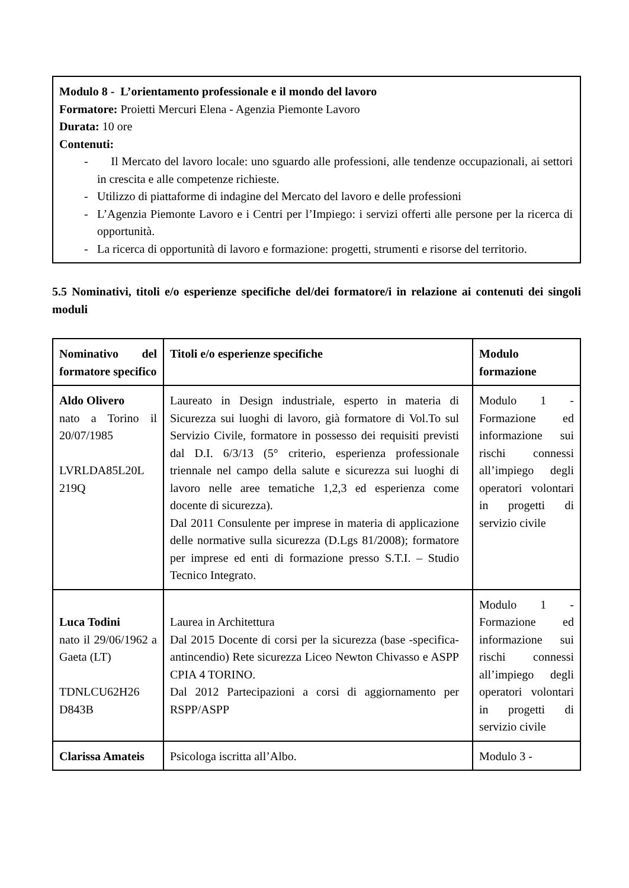Modulo 8 - L’orientamento professionale e il mondo del lavoro
Formatore: Proietti Mercuri Elena - Agenzia Piemonte Lavoro
Durata: 10 ore
Contenuti:
- Il Mercato del lavoro locale: uno sguardo alle professioni, alle tendenze occupazionali, ai settori in crescita e alle competenze richieste.
- Utilizzo di piattaforme di indagine del Mercato del lavoro e delle professioni
- L’Agenzia Piemonte Lavoro e i Centri per l’Impiego: i servizi offerti alle persone per la ricerca di opportunità.
- La ricerca di opportunità di lavoro e formazione: progetti, strumenti e risorse del territorio.
5.5 Nominativi, titoli e/o esperienze specifiche del/dei formatore/i in relazione ai contenuti dei singoli moduli
| Nominativo del formatore specifico | Titoli e/o esperienze specifiche | Modulo formazione |
| Aldo Olivero nato a Torino il 20/07/1985 LVRLDA85L20L 219Q | Laureato in Design industriale, esperto in materia di Sicurezza sui luoghi di lavoro, già formatore di Vol.To sul Servizio Civile, formatore in possesso dei requisiti previsti dal D.I. 6/3/13 (5° criterio, esperienza professionale triennale nel campo della salute e sicurezza sui luoghi di lavoro nelle aree tematiche 1,2,3 ed esperienza come docente di sicurezza). Dal 2011 Consulente per imprese in materia di applicazione delle normative sulla sicurezza (D.Lgs 81/2008); formatore per imprese ed enti di formazione presso S.T.I. – Studio Tecnico Integrato. | Modulo 1 - Formazione ed informazione sui rischi connessi all’impiego degli operatori volontari in progetti di servizio civile |
| Luca Todini nato il 29/06/1962 a Gaeta (LT) TDNLCU62H26 D843B | Laurea in Architettura Dal 2015 Docente di corsi per la sicurezza (base -specifica-antincendio) Rete sicurezza Liceo Newton Chivasso e ASPP CPIA 4 TORINO. Dal 2012 Partecipazioni a corsi di aggiornamento per RSPP/ASPP | Modulo 1 - Formazione ed informazione sui rischi connessi all’impiego degli operatori volontari in progetti di servizio civile |
| Clarissa Amateis | Psicologa iscritta all’Albo. | Modulo 3 - |